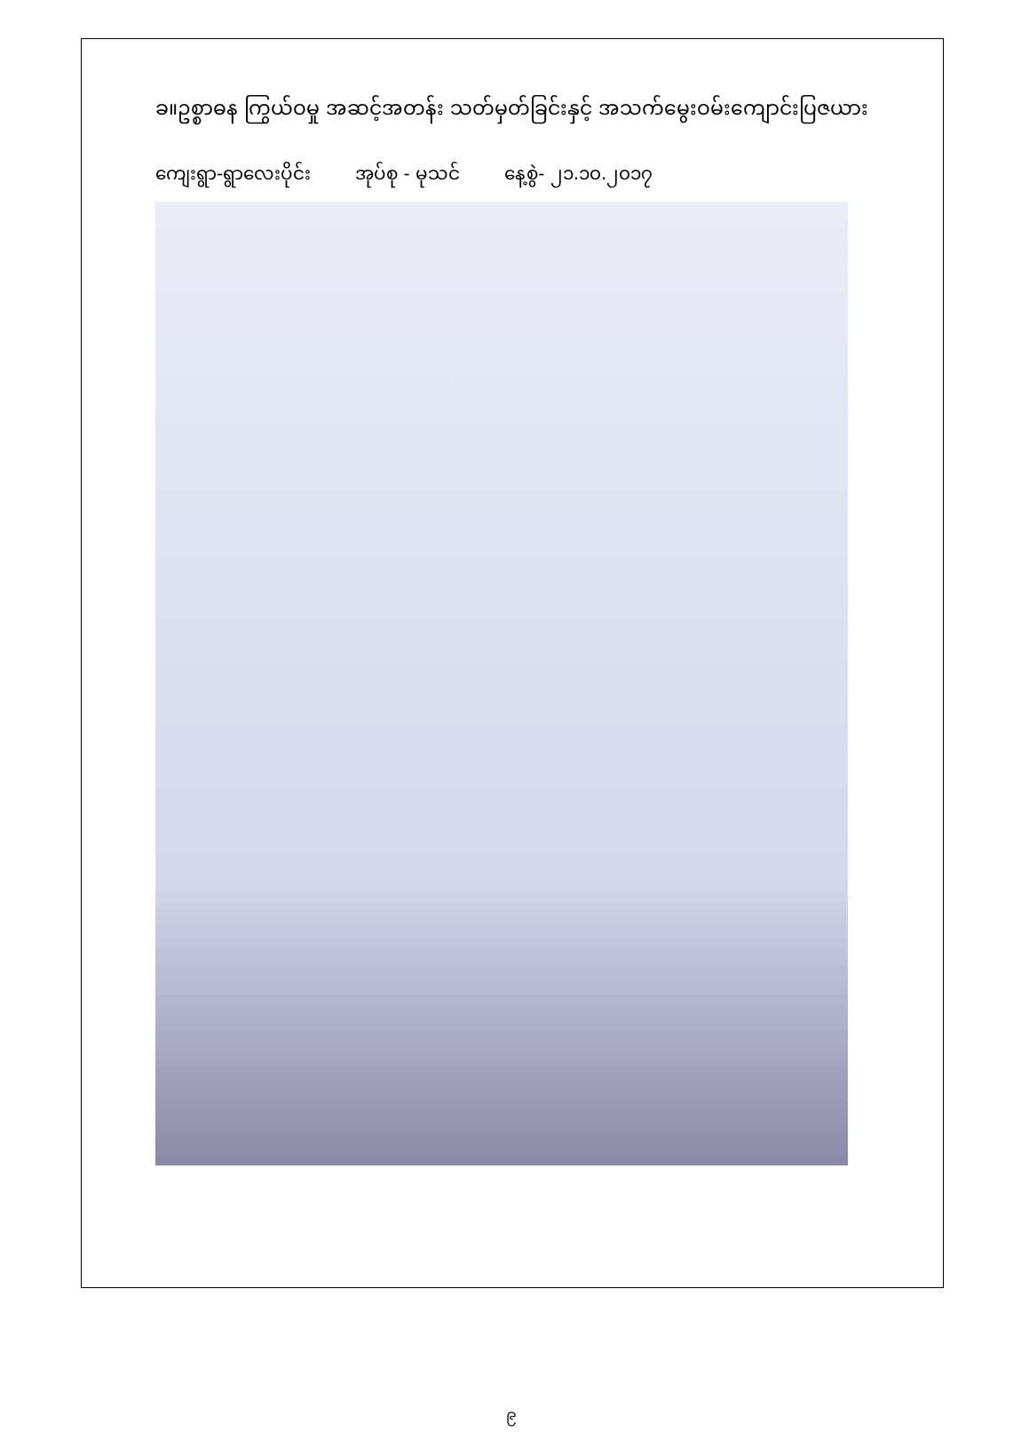ခ။ဥစ္စာဓန ကြွယ်ဝမှု အဆင့်အတန်း သတ်မှတ်ခြင်းနှင့် အသက်မွေးဝမ်းကျောင်းပြဇယား
ကျေးရွာ-ရွာလေးပိုင်း အုပ်စု - မုသင် နေ့စွဲ- ၂၁.၁၀.၂၀၁၇
၉